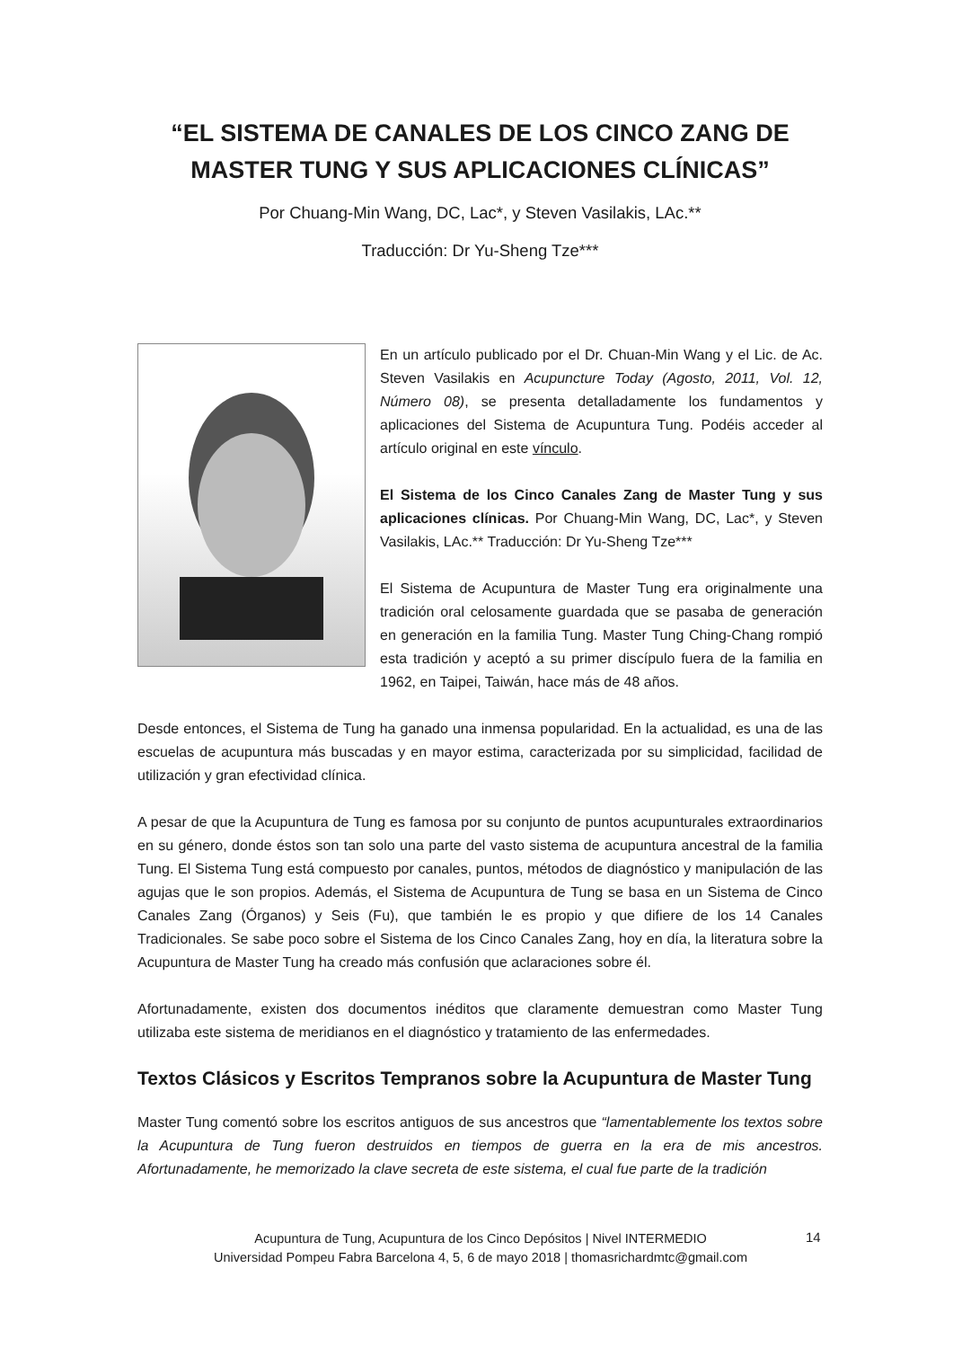“EL SISTEMA DE CANALES DE LOS CINCO ZANG DE MASTER TUNG Y SUS APLICACIONES CLÍNICAS”
Por Chuang-Min Wang, DC, Lac*, y Steven Vasilakis, LAc.**
Traducción: Dr Yu-Sheng Tze***
En un artículo publicado por el Dr. Chuan-Min Wang y el Lic. de Ac. Steven Vasilakis en Acupuncture Today (Agosto, 2011, Vol. 12, Número 08), se presenta detalladamente los fundamentos y aplicaciones del Sistema de Acupuntura Tung. Podéis acceder al artículo original en este vínculo.
El Sistema de los Cinco Canales Zang de Master Tung y sus aplicaciones clínicas. Por Chuang-Min Wang, DC, Lac*, y Steven Vasilakis, LAc.** Traducción: Dr Yu-Sheng Tze***
El Sistema de Acupuntura de Master Tung era originalmente una tradición oral celosamente guardada que se pasaba de generación en generación en la familia Tung. Master Tung Ching-Chang rompió esta tradición y aceptó a su primer discípulo fuera de la familia en 1962, en Taipei, Taiwán, hace más de 48 años.
Desde entonces, el Sistema de Tung ha ganado una inmensa popularidad. En la actualidad, es una de las escuelas de acupuntura más buscadas y en mayor estima, caracterizada por su simplicidad, facilidad de utilización y gran efectividad clínica.
A pesar de que la Acupuntura de Tung es famosa por su conjunto de puntos acupunturales extraordinarios en su género, donde éstos son tan solo una parte del vasto sistema de acupuntura ancestral de la familia Tung. El Sistema Tung está compuesto por canales, puntos, métodos de diagnóstico y manipulación de las agujas que le son propios. Además, el Sistema de Acupuntura de Tung se basa en un Sistema de Cinco Canales Zang (Órganos) y Seis (Fu), que también le es propio y que difiere de los 14 Canales Tradicionales. Se sabe poco sobre el Sistema de los Cinco Canales Zang, hoy en día, la literatura sobre la Acupuntura de Master Tung ha creado más confusión que aclaraciones sobre él.
Afortunadamente, existen dos documentos inéditos que claramente demuestran como Master Tung utilizaba este sistema de meridianos en el diagnóstico y tratamiento de las enfermedades.
Textos Clásicos y Escritos Tempranos sobre la Acupuntura de Master Tung
Master Tung comentó sobre los escritos antiguos de sus ancestros que “lamentablemente los textos sobre la Acupuntura de Tung fueron destruidos en tiempos de guerra en la era de mis ancestros. Afortunadamente, he memorizado la clave secreta de este sistema, el cual fue parte de la tradición
Acupuntura de Tung, Acupuntura de los Cinco Depósitos | Nivel INTERMEDIO
Universidad Pompeu Fabra Barcelona 4, 5, 6 de mayo 2018 | thomasrichardmtc@gmail.com
14